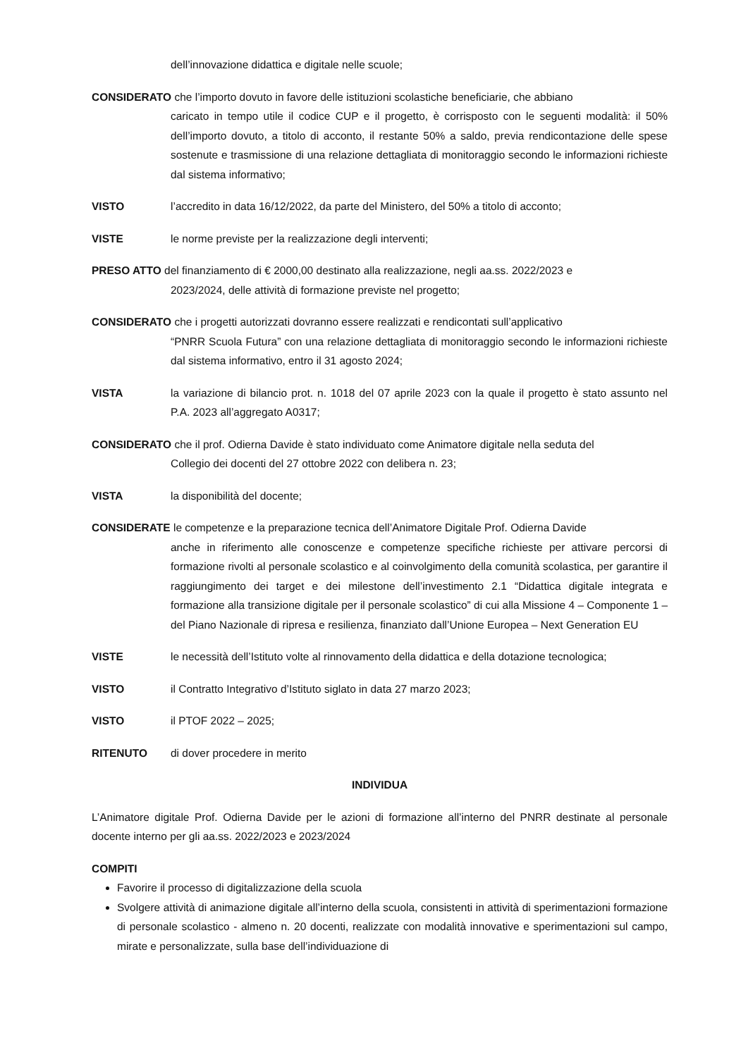dell’innovazione didattica e digitale nelle scuole;
CONSIDERATO che l’importo dovuto in favore delle istituzioni scolastiche beneficiarie, che abbiano
caricato in tempo utile il codice CUP e il progetto, è corrisposto con le seguenti modalità: il 50% dell’importo dovuto, a titolo di acconto, il restante 50% a saldo, previa rendicontazione delle spese sostenute e trasmissione di una relazione dettagliata di monitoraggio secondo le informazioni richieste dal sistema informativo;
VISTO l’accredito in data 16/12/2022, da parte del Ministero, del 50% a titolo di acconto;
VISTE le norme previste per la realizzazione degli interventi;
PRESO ATTO del finanziamento di € 2000,00 destinato alla realizzazione, negli aa.ss. 2022/2023 e
2023/2024, delle attività di formazione previste nel progetto;
CONSIDERATO che i progetti autorizzati dovranno essere realizzati e rendicontati sull’applicativo
“PNRR Scuola Futura” con una relazione dettagliata di monitoraggio secondo le informazioni richieste dal sistema informativo, entro il 31 agosto 2024;
VISTA la variazione di bilancio prot. n. 1018 del 07 aprile 2023 con la quale il progetto è stato assunto nel P.A. 2023 all’aggregato A0317;
CONSIDERATO che il prof. Odierna Davide è stato individuato come Animatore digitale nella seduta del
Collegio dei docenti del 27 ottobre 2022 con delibera n. 23;
VISTA la disponibilità del docente;
CONSIDERATE le competenze e la preparazione tecnica dell’Animatore Digitale Prof. Odierna Davide
anche in riferimento alle conoscenze e competenze specifiche richieste per attivare percorsi di formazione rivolti al personale scolastico e al coinvolgimento della comunità scolastica, per garantire il raggiungimento dei target e dei milestone dell’investimento 2.1 “Didattica digitale integrata e formazione alla transizione digitale per il personale scolastico” di cui alla Missione 4 – Componente 1 – del Piano Nazionale di ripresa e resilienza, finanziato dall’Unione Europea – Next Generation EU
VISTE le necessità dell’Istituto volte al rinnovamento della didattica e della dotazione tecnologica;
VISTO il Contratto Integrativo d’Istituto siglato in data 27 marzo 2023;
VISTO il PTOF 2022 – 2025;
RITENUTO di dover procedere in merito
INDIVIDUA
L’Animatore digitale Prof. Odierna Davide per le azioni di formazione all’interno del PNRR destinate al personale docente interno per gli aa.ss. 2022/2023 e 2023/2024
COMPITI
Favorire il processo di digitalizzazione della scuola
Svolgere attività di animazione digitale all’interno della scuola, consistenti in attività di sperimentazioni formazione di personale scolastico - almeno n. 20 docenti, realizzate con modalità innovative e sperimentazioni sul campo, mirate e personalizzate, sulla base dell’individuazione di